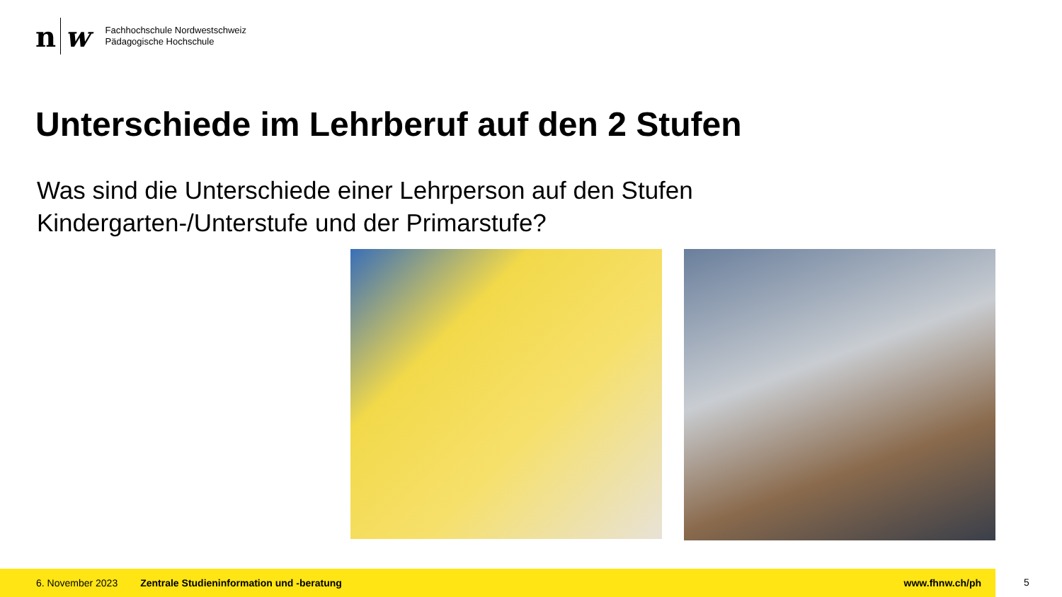n w
Fachhochschule Nordwestschweiz
Pädagogische Hochschule
Unterschiede im Lehrberuf auf den 2 Stufen
Was sind die Unterschiede einer Lehrperson auf den Stufen Kindergarten-/Unterstufe und der Primarstufe?
6. November 2023 Zentrale Studieninformation und -beratung www.fhnw.ch/ph
5